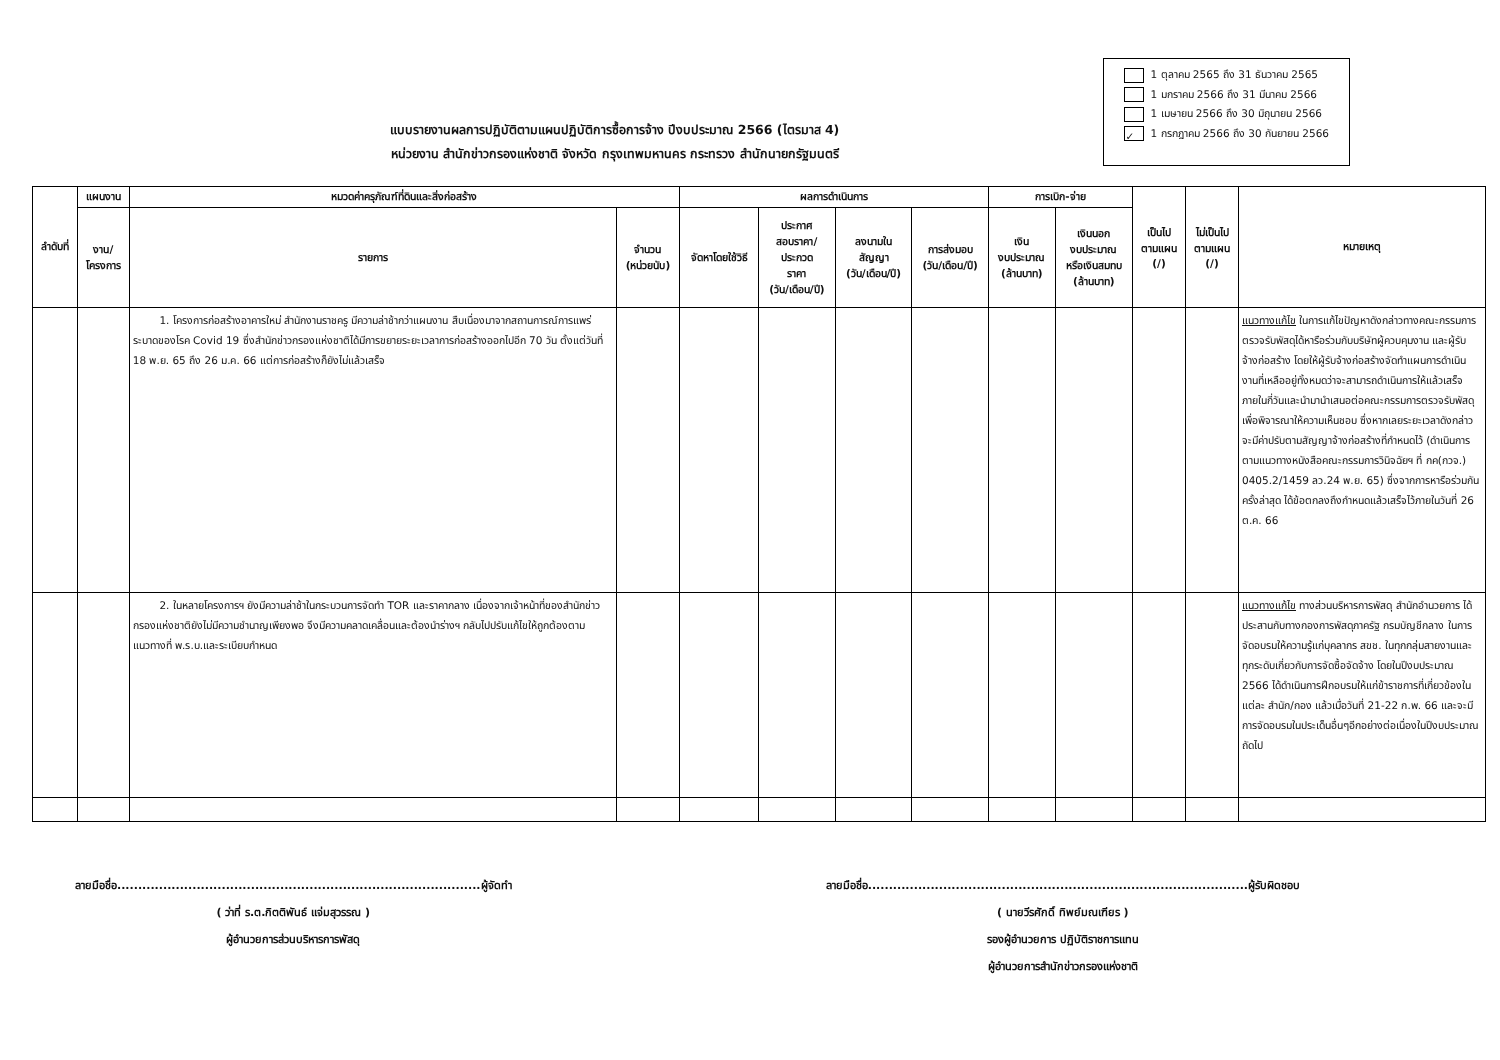แบบรายงานผลการปฏิบัติตามแผนปฏิบัติการซื้อการจ้าง ปีงบประมาณ 2566 (ไตรมาส 4)
หน่วยงาน สำนักข่าวกรองแห่งชาติ จังหวัด กรุงเทพมหานคร กระทรวง สำนักนายกรัฐมนตรี
1 ตุลาคม 2565 ถึง 31 ธันวาคม 2565
1 มกราคม 2566 ถึง 31 มีนาคม 2566
1 เมษายน 2566 ถึง 30 มิถุนายน 2566
✓ 1 กรกฎาคม 2566 ถึง 30 กันยายน 2566
| ลำดับที่ | แผนงาน | หมวดค่าครุภัณฑ์ที่ดินและสิ่งก่อสร้าง | | ผลการดำเนินการ | | | | การเบิก-จ่าย | | เป็นไป ตามแผน (/) | ไม่เป็นไป ตามแผน (/) | หมายเหตุ |
| --- | --- | --- | --- | --- | --- | --- | --- | --- | --- | --- | --- | --- |
| | งาน/ โครงการ | รายการ | จำนวน (หน่วยนับ) | จัดหาโดยใช้วิธี | ประกาศ สอบราคา/ ประกวด ราคา (วัน/เดือน/ปี) | ลงนามใน สัญญา (วัน/เดือน/ปี) | การส่งมอบ (วัน/เดือน/ปี) | เงิน งบประมาณ (ล้านบาท) | เงินนอก งบประมาณ หรือเงินสมทบ (ล้านบาท) | | | |
| | | 1. โครงการก่อสร้างอาคารใหม่ สำนักงานราชครู มีความล่าช้ากว่าแผนงาน สืบเนื่องมาจากสถานการณ์การแพร่ระบาดของโรค Covid 19 ซึ่งสำนักข่าวกรองแห่งชาติได้มีการขยายระยะเวลาการก่อสร้างออกไปอีก 70 วัน ตั้งแต่วันที่ 18 พ.ย. 65 ถึง 26 ม.ค. 66 แต่การก่อสร้างก็ยังไม่แล้วเสร็จ | | | | | | | | | | แนวทางแก้ไข ในการแก้ไขปัญหาดังกล่าวทางคณะกรรมการตรวจรับพัสดุได้หารือร่วมกับบริษัทผู้ควบคุมงาน และผู้รับจ้างก่อสร้าง โดยให้ผู้รับจ้างก่อสร้างจัดทำแผนการดำเนินงานที่เหลืออยู่ทั้งหมดว่าจะสามารถดำเนินการให้แล้วเสร็จภายในกี่วันและนำมานำเสนอต่อคณะกรรมการตรวจรับพัสดุเพื่อพิจารณาให้ความเห็นชอบ ซึ่งหากเลยระยะเวลาดังกล่าวจะมีค่าปรับตามสัญญาจ้างก่อสร้างที่กำหนดไว้ (ดำเนินการตามแนวทางหนังสือคณะกรรมการวินิจฉัยฯ ที่ กค(กวจ.) 0405.2/1459 ลว.24 พ.ย. 65) ซึ่งจากการหารือร่วมกันครั้งล่าสุด ได้ข้อตกลงถึงกำหนดแล้วเสร็จไว้ภายในวันที่ 26 ต.ค. 66 |
| | | 2. ในหลายโครงการฯ ยังมีความล่าช้าในกระบวนการจัดทำ TOR และราคากลาง เนื่องจากเจ้าหน้าที่ของสำนักข่าวกรองแห่งชาติยังไม่มีความชำนาญเพียงพอ จึงมีความคลาดเคลื่อนและต้องนำร่างฯ กลับไปปรับแก้ไขให้ถูกต้องตามแนวทางที่ พ.ร.บ.และระเบียบกำหนด | | | | | | | | | | แนวทางแก้ไข ทางส่วนบริหารการพัสดุ สำนักอำนวยการ ได้ประสานกับทางกองการพัสดุภาครัฐ กรมบัญชีกลาง ในการจัดอบรมให้ความรู้แก่บุคลากร สขช. ในทุกกลุ่มสายงานและทุกระดับเกี่ยวกับการจัดซื้อจัดจ้าง โดยในปีงบประมาณ 2566 ได้ดำเนินการฝึกอบรมให้แก่ข้าราชการที่เกี่ยวข้องในแต่ละ สำนัก/กอง แล้วเมื่อวันที่ 21-22 ก.พ. 66 และจะมีการจัดอบรมในประเด็นอื่นๆอีกอย่างต่อเนื่องในปีงบประมาณถัดไป |
ลายมือชื่อ.......................................................................................ผู้จัดทำ
( ว่าที่ ร.ต.กิตติพันธ์ แจ่มสุวรรณ )
ผู้อำนวยการส่วนบริหารการพัสดุ
ลายมือชื่อ...........................................................................................ผู้รับผิดชอบ
( นายวีรศักดิ์ ทิพย์มณเฑียร )
รองผู้อำนวยการ ปฏิบัติราชการแทน
ผู้อำนวยการสำนักข่าวกรองแห่งชาติ